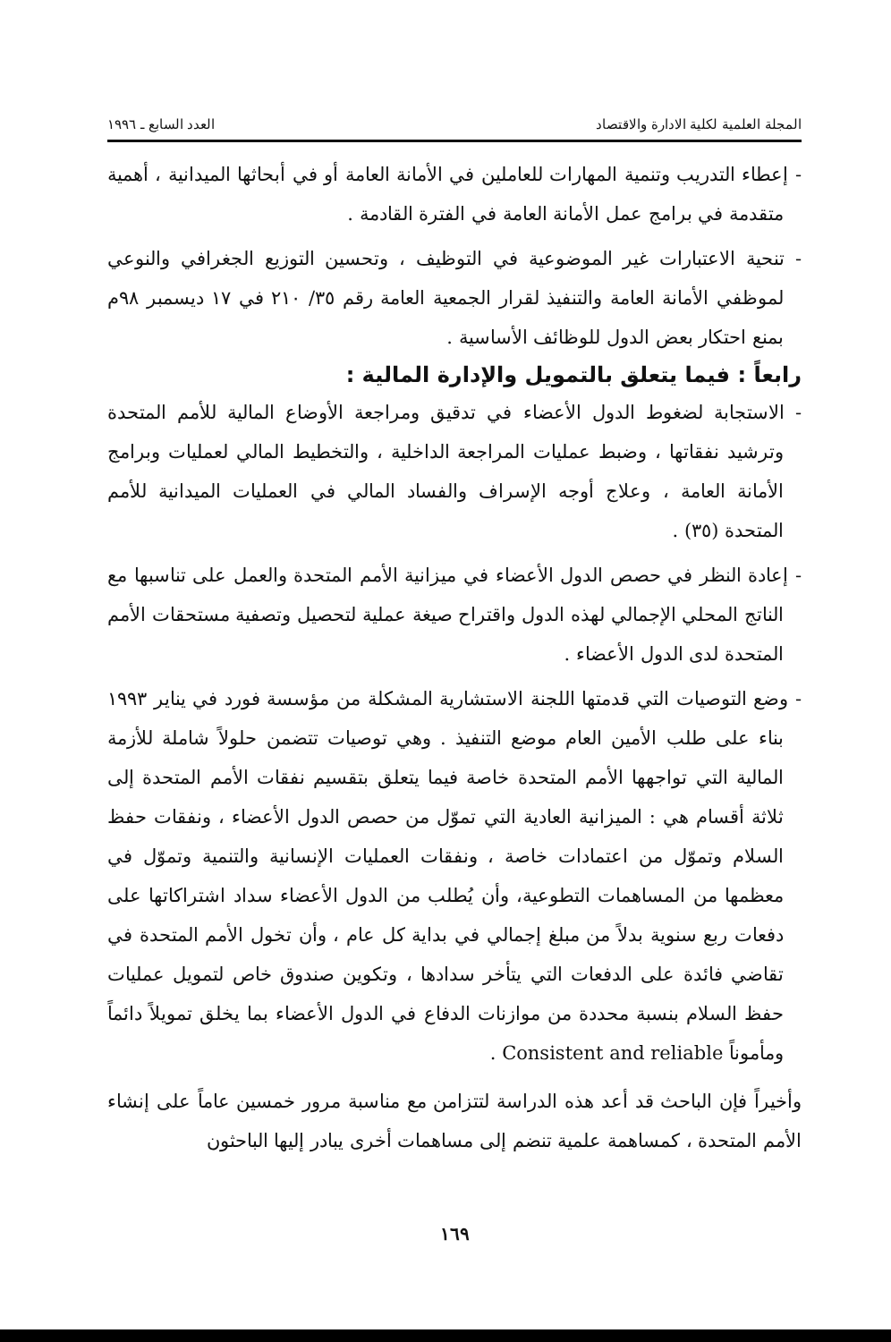المجلة العلمية لكلية الادارة والاقتصاد العدد السابع ـ ١٩٩٦
- إعطاء التدريب وتنمية المهارات للعاملين في الأمانة العامة أو في أبحاثها الميدانية ، أهمية متقدمة في برامج عمل الأمانة العامة في الفترة القادمة .
- تنحية الاعتبارات غير الموضوعية في التوظيف ، وتحسين التوزيع الجغرافي والنوعي لموظفي الأمانة العامة والتنفيذ لقرار الجمعية العامة رقم ٣٥/ ٢١٠ في ١٧ ديسمبر ٩٨م بمنع احتكار بعض الدول للوظائف الأساسية .
رابعاً : فيما يتعلق بالتمويل والإدارة المالية :
- الاستجابة لضغوط الدول الأعضاء في تدقيق ومراجعة الأوضاع المالية للأمم المتحدة وترشيد نفقاتها ، وضبط عمليات المراجعة الداخلية ، والتخطيط المالي لعمليات وبرامج الأمانة العامة ، وعلاج أوجه الإسراف والفساد المالي في العمليات الميدانية للأمم المتحدة (٣٥) .
- إعادة النظر في حصص الدول الأعضاء في ميزانية الأمم المتحدة والعمل على تناسبها مع الناتج المحلي الإجمالي لهذه الدول واقتراح صيغة عملية لتحصيل وتصفية مستحقات الأمم المتحدة لدى الدول الأعضاء .
- وضع التوصيات التي قدمتها اللجنة الاستشارية المشكلة من مؤسسة فورد في يناير ١٩٩٣ بناء على طلب الأمين العام موضع التنفيذ . وهي توصيات تتضمن حلولاً شاملة للأزمة المالية التي تواجهها الأمم المتحدة خاصة فيما يتعلق بتقسيم نفقات الأمم المتحدة إلى ثلاثة أقسام هي : الميزانية العادية التي تموّل من حصص الدول الأعضاء ، ونفقات حفظ السلام وتموّل من اعتمادات خاصة ، ونفقات العمليات الإنسانية والتنمية وتموّل في معظمها من المساهمات التطوعية، وأن يُطلب من الدول الأعضاء سداد اشتراكاتها على دفعات ربع سنوية بدلاً من مبلغ إجمالي في بداية كل عام ، وأن تخول الأمم المتحدة في تقاضي فائدة على الدفعات التي يتأخر سدادها ، وتكوين صندوق خاص لتمويل عمليات حفظ السلام بنسبة محددة من موازنات الدفاع في الدول الأعضاء بما يخلق تمويلاً دائماً ومأموناً Consistent and reliable .
وأخيراً فإن الباحث قد أعد هذه الدراسة لتتزامن مع مناسبة مرور خمسين عاماً على إنشاء الأمم المتحدة ، كمساهمة علمية تنضم إلى مساهمات أخرى يبادر إليها الباحثون
١٦٩